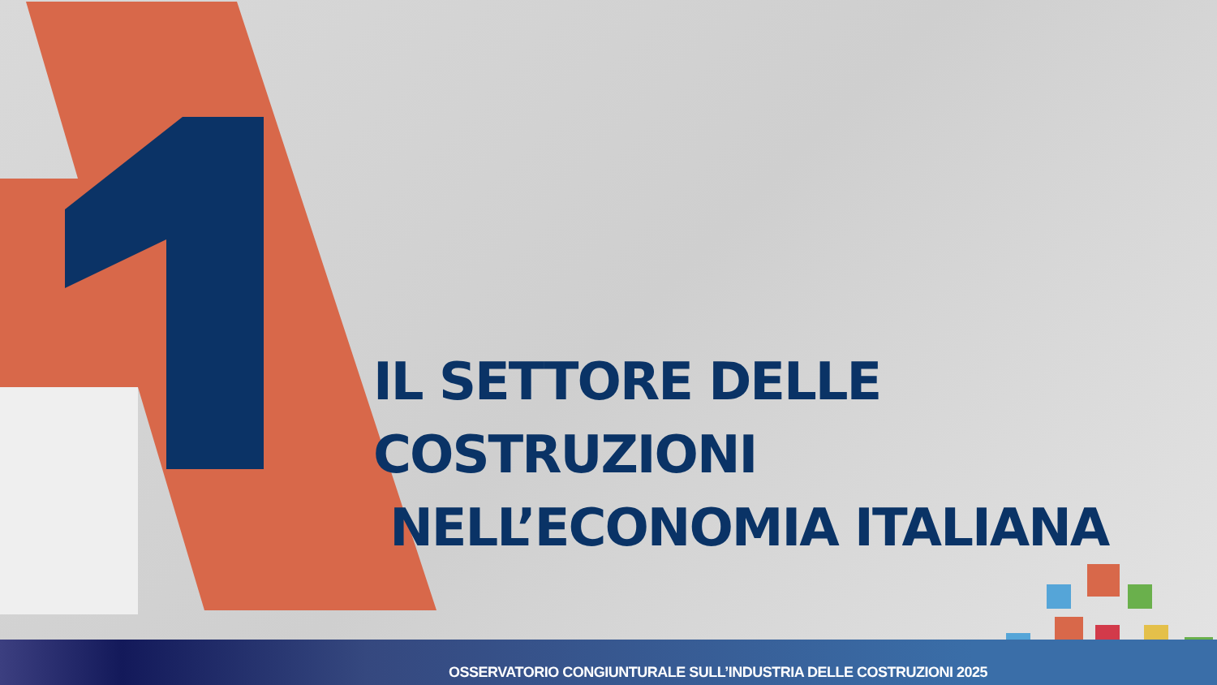IL SETTORE DELLE COSTRUZIONI
NELL’ECONOMIA ITALIANA
OSSERVATORIO CONGIUNTURALE SULL’INDUSTRIA DELLE COSTRUZIONI 2025